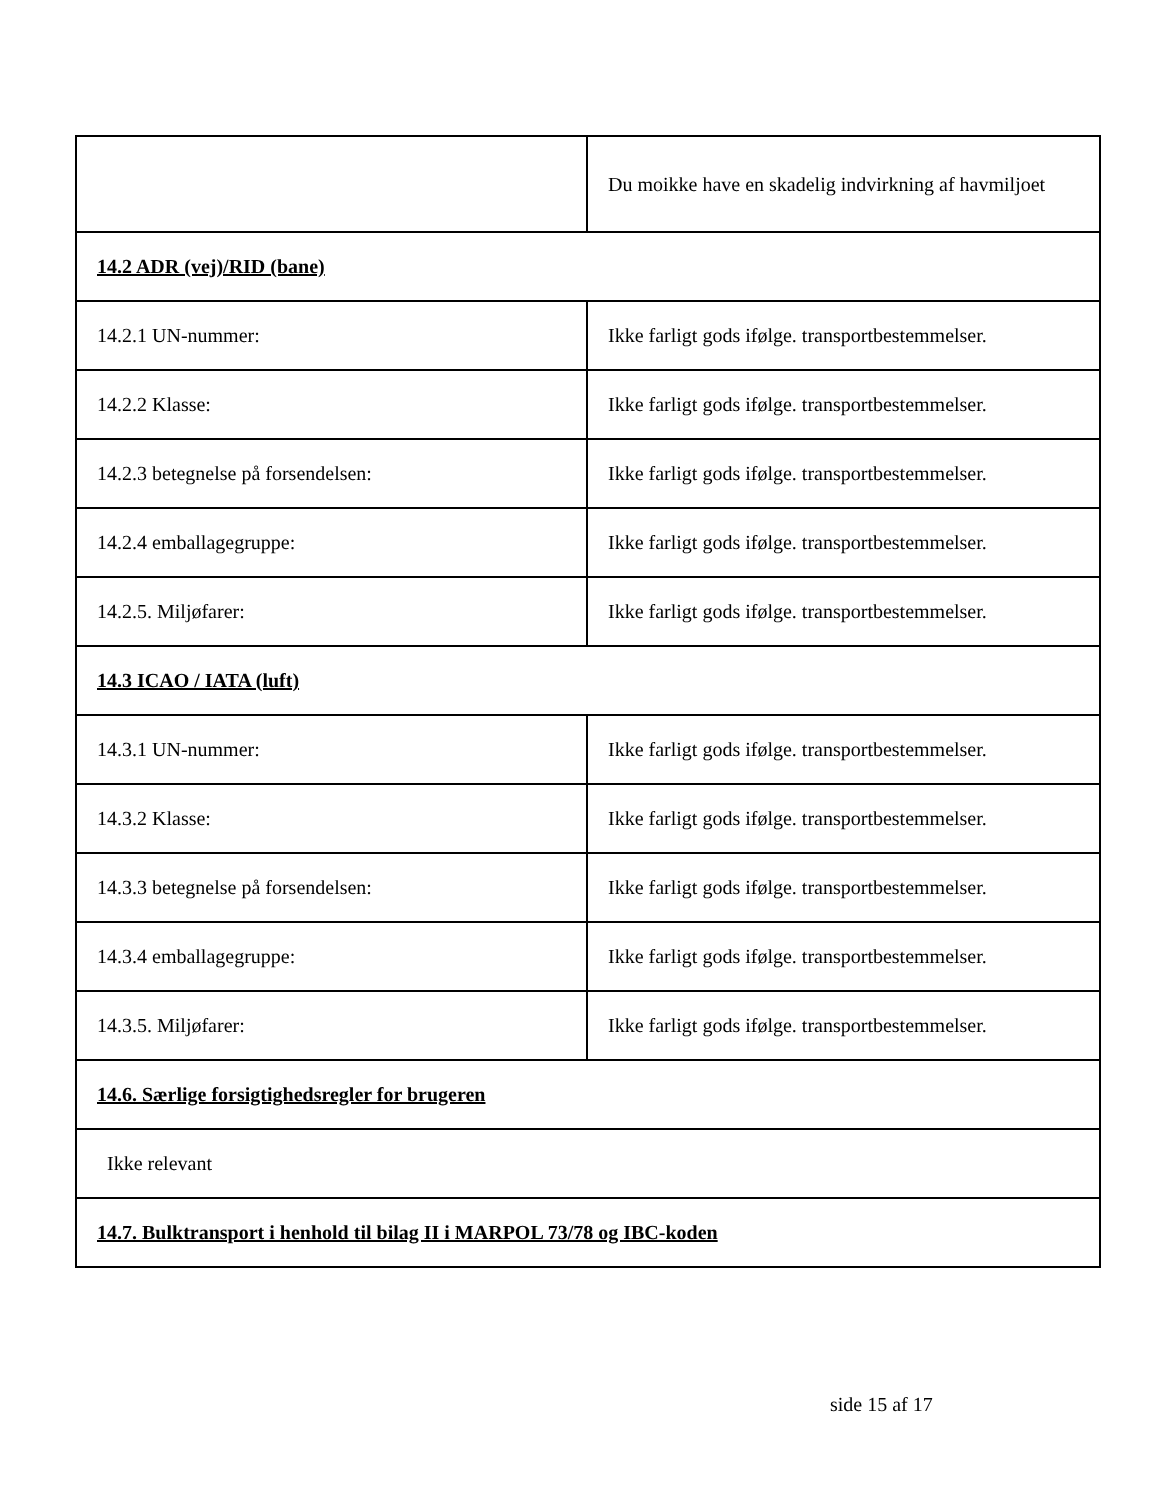| | Du moikke have en skadelig indvirkning af havmiljoet |
| 14.2 ADR (vej)/RID (bane) | |
| 14.2.1 UN-nummer: | Ikke farligt gods ifølge. transportbestemmelser. |
| 14.2.2 Klasse: | Ikke farligt gods ifølge. transportbestemmelser. |
| 14.2.3 betegnelse på forsendelsen: | Ikke farligt gods ifølge. transportbestemmelser. |
| 14.2.4 emballagegruppe: | Ikke farligt gods ifølge. transportbestemmelser. |
| 14.2.5. Miljøfarer: | Ikke farligt gods ifølge. transportbestemmelser. |
| 14.3 ICAO / IATA (luft) | |
| 14.3.1 UN-nummer: | Ikke farligt gods ifølge. transportbestemmelser. |
| 14.3.2 Klasse: | Ikke farligt gods ifølge. transportbestemmelser. |
| 14.3.3 betegnelse på forsendelsen: | Ikke farligt gods ifølge. transportbestemmelser. |
| 14.3.4 emballagegruppe: | Ikke farligt gods ifølge. transportbestemmelser. |
| 14.3.5. Miljøfarer: | Ikke farligt gods ifølge. transportbestemmelser. |
| 14.6. Særlige forsigtighedsregler for brugeren | |
| Ikke relevant | |
| 14.7. Bulktransport i henhold til bilag II i MARPOL 73/78 og IBC-koden | |
side 15 af 17